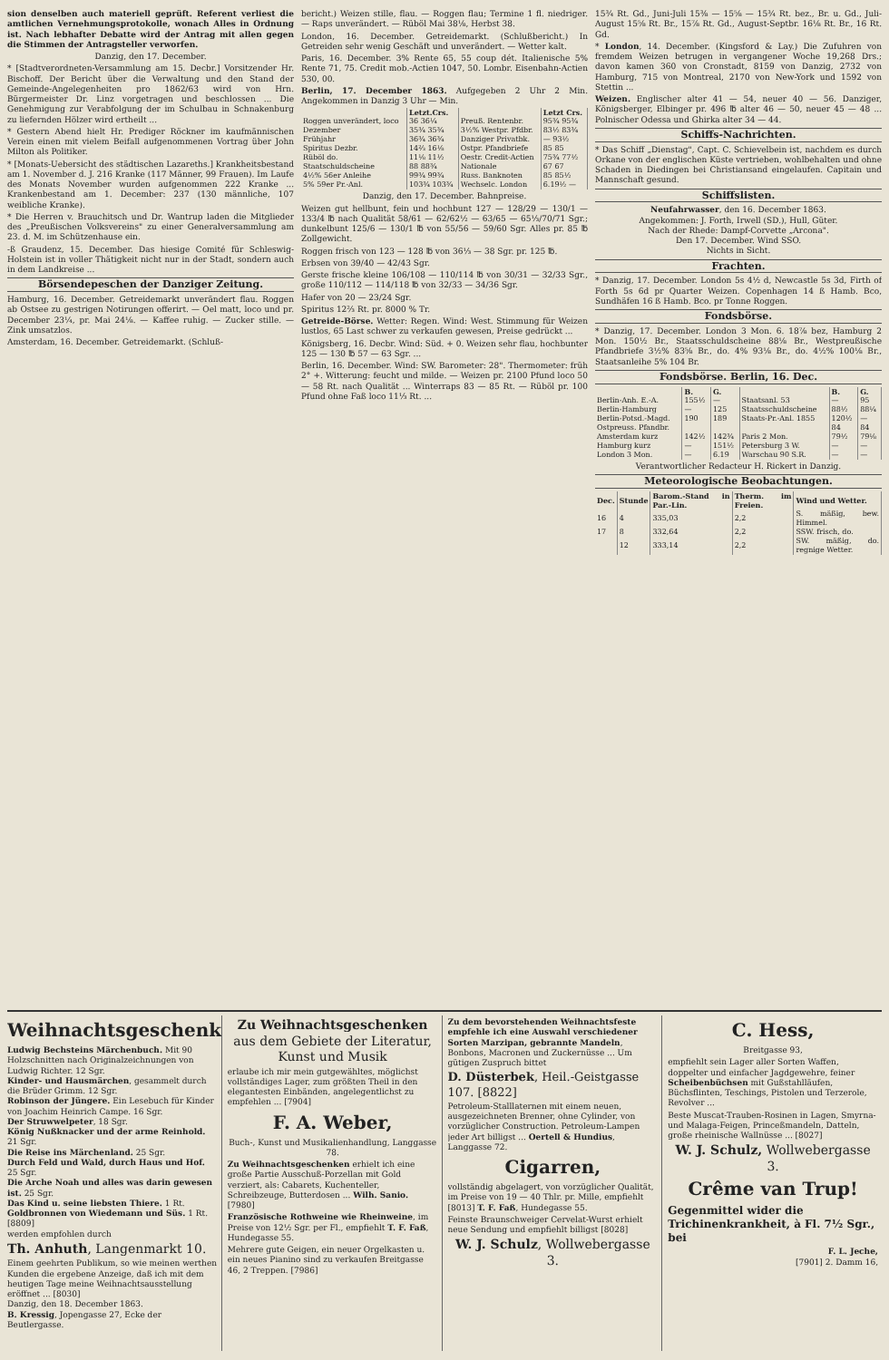sion denselben auch materiell geprüft. Referent verliest die amtlichen Vernehmungsprotokolle, wonach Alles in Ordnung ist. Nach lebhafter Debatte wird der Antrag mit allen gegen die Stimmen der Antragsteller verworfen.
Danzig, den 17. December.
* [Stadtverordneten-Versammlung am 15. Decbr.] Vorsitzender Hr. Bischoff. Der Bericht über die Verwaltung und den Stand der Gemeinde-Angelegenheiten pro 1862/63 wird von Hrn. Bürgermeister Dr. Linz vorgetragen und beschlossen ... Die Genehmigung zur Verabfolgung der im Schulbau in Schnakenburg zu liefernden Hölzer wird ertheilt ...
* Gestern Abend hielt Hr. Prediger Röckner im kaufmännischen Verein einen mit vielem Beifall aufgenommenen Vortrag über John Milton als Politiker.
* [Monats-Uebersicht des städtischen Lazareths.] Krankheitsbestand am 1. November d. J. 216 Kranke (117 Männer, 99 Frauen). Im Laufe des Monats November wurden aufgenommen 222 Kranke ... Krankenbestand am 1. December: 237 (130 männliche, 107 weibliche Kranke).
* Die Herren v. Brauchitsch und Dr. Wantrup laden die Mitglieder des „Preußischen Volksvereins" zu einer Generalversammlung am 23. d. M. im Schützenhause ein.
-ß Graudenz, 15. December. Das hiesige Comité für Schleswig-Holstein ist in voller Thätigkeit nicht nur in der Stadt, sondern auch in dem Landkreise ...
Börsendepeschen der Danziger Zeitung.
Hamburg, 16. December. Getreidemarkt unverändert flau. Roggen ab Ostsee zu gestrigen Notirungen offerirt. — Oel matt, loco und pr. December 23¼, pr. Mai 24⅛. — Kaffee ruhig. — Zucker stille. — Zink umsatzlos.
Amsterdam, 16. December. Getreidemarkt. (Schluß-
bericht.) Weizen stille, flau. — Roggen flau; Termine 1 fl. niedriger. — Raps unverändert. — Rüböl Mai 38⅛, Herbst 38.
London, 16. December. Getreidemarkt. (Schlußbericht.) In Getreiden sehr wenig Geschäft und unverändert. — Wetter kalt.
Paris, 16. December. 3% Rente 65, 55 coup dét. Italienische 5% Rente 71, 75. Credit mob.-Actien 1047, 50. Lombr. Eisenbahn-Actien 530, 00.
Berlin, 17. December 1863. Aufgegeben 2 Uhr 2 Min. Angekommen in Danzig 3 Uhr — Min.
| | Letzt.Crs. | | Letzt Crs. |
| --- | --- | --- | --- |
| Roggen unverändert, loco | 36 36¼ | Preuß. Rentenbr. | 95¾ 95¾ |
| Dezember | 35¾ 35¾ | 3½% Westpr. Pfdbr. | 83½ 83¾ |
| Frühjahr | 36¾ 36¾ | Danziger Privatbk. | — 93½ |
| Spiritus Dezbr. | 14⅔ 16⅛ | Ostpr. Pfandbriefe | 85 85 |
| Rüböl do. | 11⅛ 11½ | Oestr. Credit-Actien | 75¾ 77½ |
| Staatschuldscheine | 88 88¾ | Nationale | 67 67 |
| 4½% 56er Anleihe | 99¾ 99¾ | Russ. Banknoten | 85 85½ |
| 5% 59er Pr.-Anl. | 103¾ 103¾ | Wechselc. London | 6.19½ — |
Danzig, den 17. December. Bahnpreise.
Weizen gut hellbunt, fein und hochbunt 127 — 128/29 — 130/1 — 133/4 ℔ nach Qualität 58/61 — 62/62½ — 63/65 — 65⅓/70/71 Sgr.; dunkelbunt 125/6 — 130/1 ℔ von 55/56 — 59/60 Sgr. Alles pr. 85 ℔ Zollgewicht.
Roggen frisch von 123 — 128 ℔ von 36⅓ — 38 Sgr. pr. 125 ℔.
Erbsen von 39/40 — 42/43 Sgr.
Gerste frische kleine 106/108 — 110/114 ℔ von 30/31 — 32/33 Sgr., große 110/112 — 114/118 ℔ von 32/33 — 34/36 Sgr.
Hafer von 20 — 23/24 Sgr.
Spiritus 12⅔ Rt. pr. 8000 % Tr.
Getreide-Börse. Wetter: Regen. Wind: West. Stimmung für Weizen lustlos, 65 Last schwer zu verkaufen gewesen, Preise gedrückt ...
Königsberg, 16. Decbr. Wind: Süd. + 0. Weizen sehr flau, hochbunter 125 — 130 ℔ 57 — 63 Sgr. ...
Berlin, 16. December. Wind: SW. Barometer: 28". Thermometer: früh 2° +. Witterung: feucht und milde. — Weizen pr. 2100 Pfund loco 50 — 58 Rt. nach Qualität ... Winterraps 83 — 85 Rt. — Rüböl pr. 100 Pfund ohne Faß loco 11⅓ Rt. ...
15¾ Rt. Gd., Juni-Juli 15⅜ — 15⅝ — 15¾ Rt. bez., Br. u. Gd., Juli-August 15⅝ Rt. Br., 15⅞ Rt. Gd., August-Septbr. 16⅛ Rt. Br., 16 Rt. Gd.
* London, 14. December. (Kingsford & Lay.) Die Zufuhren von fremdem Weizen betrugen in vergangener Woche 19,268 Drs.; davon kamen 360 von Cronstadt, 8159 von Danzig, 2732 von Hamburg, 715 von Montreal, 2170 von New-York und 1592 von Stettin ...
Weizen. Englischer alter 41 — 54, neuer 40 — 56. Danziger, Königsberger, Elbinger pr. 496 ℔ alter 46 — 50, neuer 45 — 48 ... Polnischer Odessa und Ghirka alter 34 — 44.
Schiffs-Nachrichten.
* Das Schiff „Dienstag", Capt. C. Schievelbein ist, nachdem es durch Orkane von der englischen Küste vertrieben, wohlbehalten und ohne Schaden in Diedingen bei Christiansand eingelaufen. Capitain und Mannschaft gesund.
Schiffslisten.
Neufahrwasser, den 16. December 1863.
Angekommen: J. Forth, Irwell (SD.), Hull, Güter.
Nach der Rhede: Dampf-Corvette „Arcona".
Den 17. December. Wind SSO.
Nichts in Sicht.
Frachten.
* Danzig, 17. December. London 5s 4½ d, Newcastle 5s 3d, Firth of Forth 5s 6d pr Quarter Weizen. Copenhagen 14 ß Hamb. Bco, Sundhäfen 16 ß Hamb. Bco. pr Tonne Roggen.
Fondsbörse.
* Danzig, 17. December. London 3 Mon. 6. 18⅞ bez, Hamburg 2 Mon. 150½ Br., Staatsschuldscheine 88⅛ Br., Westpreußische Pfandbriefe 3½% 83⅝ Br., do. 4% 93⅛ Br., do. 4½% 100⅛ Br., Staatsanleihe 5% 104 Br.
Fondsbörse. Berlin, 16. Dec.
| | B. | G. | | B. | G. |
| --- | --- | --- | --- | --- | --- |
| Berlin-Anh. E.-A. | 155½ | — | Staatsanl. 53 | — | 95 |
| Berlin-Hamburg | — | 125 | Staatsschuldscheine | 88½ | 88¼ |
| Berlin-Potsd.-Magd. | 190 | 189 | Staats-Pr.-Anl. 1855 | 120½ | — |
| Ostpreuss. Pfandbr. | | | | 84 | 84 |
| Amsterdam kurz | 142½ | 142¾ | Paris 2 Mon. | 79½ | 79⅛ |
| Hamburg kurz | — | 151½ | Petersburg 3 W. | — | — |
| London 3 Mon. | — | 6.19 | Warschau 90 S.R. | — | — |
Verantwortlicher Redacteur H. Rickert in Danzig.
Meteorologische Beobachtungen.
| Dec. | Stunde | Barom.-Stand in Par.-Lin. | Therm. im Freien. | Wind und Wetter. |
| --- | --- | --- | --- | --- |
| 16 | 4 | 335,03 | 2,2 | S. mäßig, bew. Himmel. |
| 17 | 8 | 332,64 | 2,2 | SSW. frisch, do. |
| | 12 | 333,14 | 2,2 | SW. mäßig, do. regnige Wetter. |
Weihnachtsgeschenke!
Ludwig Bechsteins Märchenbuch. Mit 90 Holzschnitten nach Originalzeichnungen von Ludwig Richter. 12 Sgr.
Kinder- und Hausmärchen, gesammelt durch die Brüder Grimm. 12 Sgr.
Robinson der Jüngere. Ein Lesebuch für Kinder von Joachim Heinrich Campe. 16 Sgr.
Der Struwwelpeter, 18 Sgr.
König Nußknacker und der arme Reinhold. 21 Sgr.
Die Reise ins Märchenland. 25 Sgr.
Durch Feld und Wald, durch Haus und Hof. 25 Sgr.
Die Arche Noah und alles was darin gewesen ist. 25 Sgr.
Das Kind u. seine liebsten Thiere. 1 Rt.
Goldbronnen von Wiedemann und Süs. 1 Rt. [8809]
werden empfohlen durch
Th. Anhuth, Langenmarkt 10.
Einem geehrten Publikum, so wie meinen werthen Kunden die ergebene Anzeige, daß ich mit dem heutigen Tage meine Weihnachtsausstellung eröffnet ... [8030]
Danzig, den 18. December 1863.
B. Kressig, Jopengasse 27, Ecke der Beutlergasse.
Zu Weihnachtsgeschenken aus dem Gebiete der Literatur, Kunst und Musik
erlaube ich mir mein gutgewähltes, möglichst vollständiges Lager, zum größten Theil in den elegantesten Einbänden, angelegentlichst zu empfehlen ... [7904]
F. A. Weber,
Buch-, Kunst und Musikalienhandlung, Langgasse 78.
Zu Weihnachtsgeschenken erhielt ich eine große Partie Ausschuß-Porzellan mit Gold verziert, als: Cabarets, Kuchenteller, Schreibzeuge, Butterdosen ... Wilh. Sanio. [7980]
Französische Rothweine wie Rheinweine, im Preise von 12½ Sgr. per Fl., empfiehlt T. F. Faß, Hundegasse 55.
Mehrere gute Geigen, ein neuer Orgelkasten u. ein neues Pianino sind zu verkaufen Breitgasse 46, 2 Treppen. [7986]
Zu dem bevorstehenden Weihnachtsfeste empfehle ich eine Auswahl verschiedener Sorten Marzipan, gebrannte Mandeln, Bonbons, Macronen und Zuckernüsse ... Um gütigen Zuspruch bittet
D. Düsterbek, Heil.-Geistgasse 107. [8822]
Petroleum-Stalllaternen mit einem neuen, ausgezeichneten Brenner, ohne Cylinder, von vorzüglicher Construction. Petroleum-Lampen jeder Art billigst ... Oertell & Hundius, Langgasse 72.
Cigarren,
vollständig abgelagert, von vorzüglicher Qualität, im Preise von 19 — 40 Thlr. pr. Mille, empfiehlt [8013] T. F. Faß, Hundegasse 55.
Feinste Braunschweiger Cervelat-Wurst erhielt neue Sendung und empfiehlt billigst [8028]
W. J. Schulz, Wollwebergasse 3.
C. Hess,
Breitgasse 93,
empfiehlt sein Lager aller Sorten Waffen, doppelter und einfacher Jagdgewehre, feiner Scheibenbüchsen mit Gußstahlläufen, Büchsflinten, Teschings, Pistolen und Terzerole, Revolver ...
Beste Muscat-Trauben-Rosinen in Lagen, Smyrna- und Malaga-Feigen, Princeßmandeln, Datteln, große rheinische Wallnüsse ... [8027]
W. J. Schulz, Wollwebergasse 3.
Crême van Trup!
Gegenmittel wider die Trichinenkrankheit, à Fl. 7½ Sgr., bei
F. L. Jeche,
[7901] 2. Damm 16,